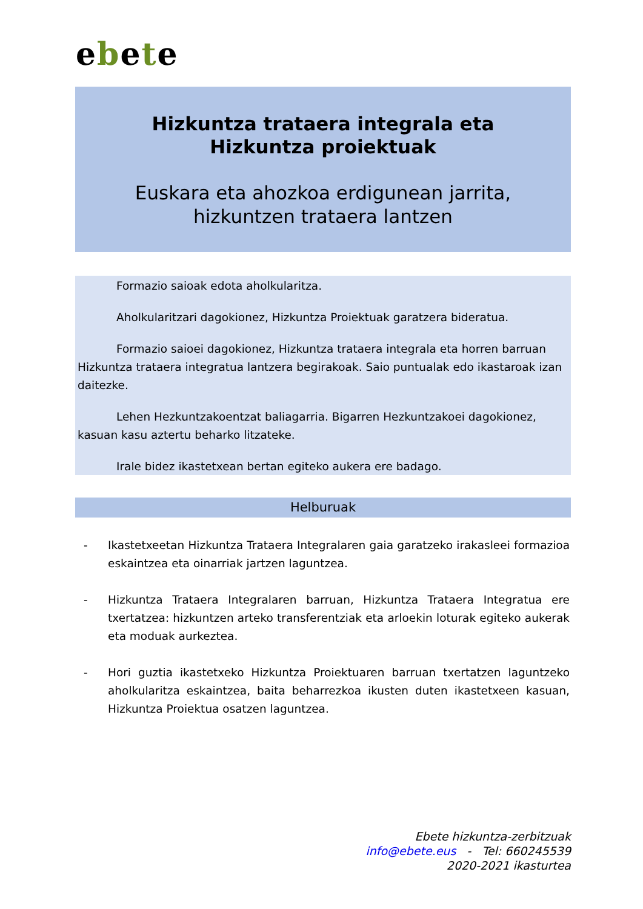ebete
Hizkuntza trataera integrala eta Hizkuntza proiektuak
Euskara eta ahozkoa erdigunean jarrita, hizkuntzen trataera lantzen
Formazio saioak edota aholkularitza.
Aholkularitzari dagokionez, Hizkuntza Proiektuak garatzera bideratua.
Formazio saioei dagokionez, Hizkuntza trataera integrala eta horren barruan Hizkuntza trataera integratua lantzera begirakoak. Saio puntualak edo ikastaroak izan daitezke.
Lehen Hezkuntzakoentzat baliagarria. Bigarren Hezkuntzakoei dagokionez, kasuan kasu aztertu beharko litzateke.
Irale bidez ikastetxean bertan egiteko aukera ere badago.
Helburuak
- Ikastetxeetan Hizkuntza Trataera Integralaren gaia garatzeko irakasleei formazioa eskaintzea eta oinarriak jartzen laguntzea.
- Hizkuntza Trataera Integralaren barruan, Hizkuntza Trataera Integratua ere txertatzea: hizkuntzen arteko transferentziak eta arloekin loturak egiteko aukerak eta moduak aurkeztea.
- Hori guztia ikastetxeko Hizkuntza Proiektuaren barruan txertatzen laguntzeko aholkularitza eskaintzea, baita beharrezkoa ikusten duten ikastetxeen kasuan, Hizkuntza Proiektua osatzen laguntzea.
Ebete hizkuntza-zerbitzuak
info@ebete.eus - Tel: 660245539
2020-2021 ikasturtea